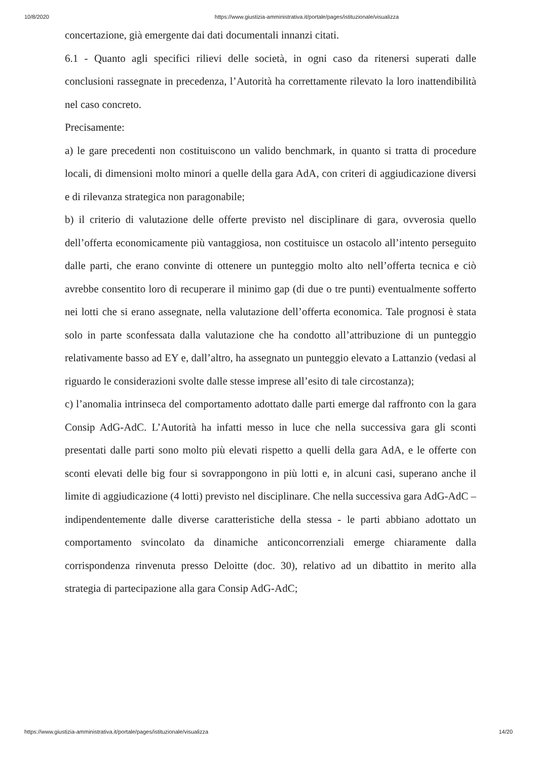10/8/2020 https://www.giustizia-amministrativa.it/portale/pages/istituzionale/visualizza
concertazione, già emergente dai dati documentali innanzi citati.
6.1 - Quanto agli specifici rilievi delle società, in ogni caso da ritenersi superati dalle conclusioni rassegnate in precedenza, l’Autorità ha correttamente rilevato la loro inattendibilità nel caso concreto.
Precisamente:
a) le gare precedenti non costituiscono un valido benchmark, in quanto si tratta di procedure locali, di dimensioni molto minori a quelle della gara AdA, con criteri di aggiudicazione diversi e di rilevanza strategica non paragonabile;
b) il criterio di valutazione delle offerte previsto nel disciplinare di gara, ovverosia quello dell’offerta economicamente più vantaggiosa, non costituisce un ostacolo all’intento perseguito dalle parti, che erano convinte di ottenere un punteggio molto alto nell’offerta tecnica e ciò avrebbe consentito loro di recuperare il minimo gap (di due o tre punti) eventualmente sofferto nei lotti che si erano assegnate, nella valutazione dell’offerta economica. Tale prognosi è stata solo in parte sconfessata dalla valutazione che ha condotto all’attribuzione di un punteggio relativamente basso ad EY e, dall’altro, ha assegnato un punteggio elevato a Lattanzio (vedasi al riguardo le considerazioni svolte dalle stesse imprese all’esito di tale circostanza);
c) l’anomalia intrinseca del comportamento adottato dalle parti emerge dal raffronto con la gara Consip AdG-AdC. L’Autorità ha infatti messo in luce che nella successiva gara gli sconti presentati dalle parti sono molto più elevati rispetto a quelli della gara AdA, e le offerte con sconti elevati delle big four si sovrappongono in più lotti e, in alcuni casi, superano anche il limite di aggiudicazione (4 lotti) previsto nel disciplinare. Che nella successiva gara AdG-AdC – indipendentemente dalle diverse caratteristiche della stessa - le parti abbiano adottato un comportamento svincolato da dinamiche anticoncorrenziali emerge chiaramente dalla corrispondenza rinvenuta presso Deloitte (doc. 30), relativo ad un dibattito in merito alla strategia di partecipazione alla gara Consip AdG-AdC;
https://www.giustizia-amministrativa.it/portale/pages/istituzionale/visualizza 14/20